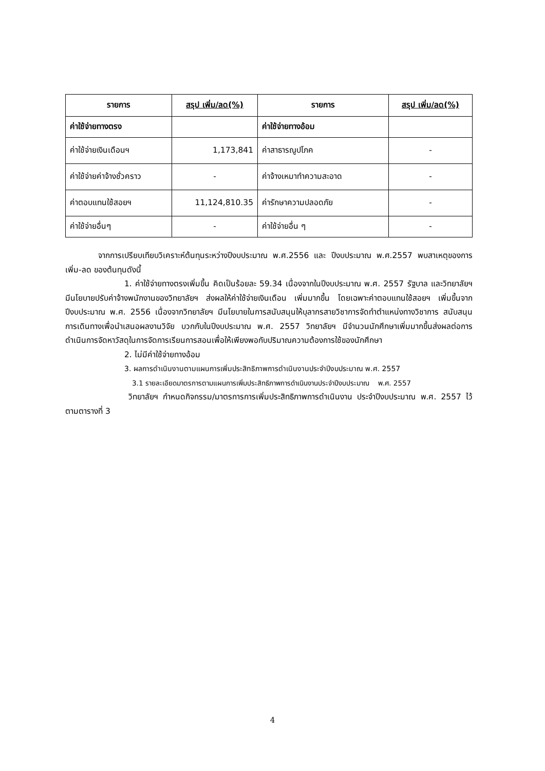| รายการ | สรุป เพิ่ม/ลด(%) | รายการ | สรุป เพิ่ม/ลด(%) |
| --- | --- | --- | --- |
| ค่าใช้จ่ายทางตรง | | ค่าใช้จ่ายทางอ้อม | |
| ค่าใช้จ่ายเงินเดือนฯ | 1,173,841 | ค่าสาธารณูปโภค | - |
| ค่าใช้จ่ายค่าจ้างชั่วคราว | - | ค่าจ้างเหมาทำความสะอาด | - |
| ค่าตอบแทนใช้สอยฯ | 11,124,810.35 | ค่ารักษาความปลอดภัย | - |
| ค่าใช้จ่ายอื่นๆ | - | ค่าใช้จ่ายอื่น ๆ | - |
จากการเปรียบเทียบวิเคราะห์ต้นทุนระหว่างปีงบประมาณ พ.ศ.2556 และ ปีงบประมาณ พ.ศ.2557 พบสาเหตุของการเพิ่ม-ลด ของต้นทุนดังนี้
1. ค่าใช้จ่ายทางตรงเพิ่มขึ้น คิดเป็นร้อยละ 59.34 เนื่องจากในปีงบประมาณ พ.ศ. 2557 รัฐบาล และวิทยาลัยฯ มีนโยบายปรับค่าจ้างพนักงานของวิทยาลัยฯ ส่งผลให้ค่าใช้จ่ายเงินเดือน เพิ่มมากขึ้น โดยเฉพาะค่าตอบแทนใช้สอยฯ เพิ่มขึ้นจากปีงบประมาณ พ.ศ. 2556 เนื่องจากวิทยาลัยฯ มีนโยบายในการสนับสนุนให้บุลากรสายวิชาการจัดทำตำแหน่งทางวิชาการ สนับสนุนการเดินทางเพื่อนำเสนอผลงานวิจัย บวกกับในปีงบประมาณ พ.ศ. 2557 วิทยาลัยฯ มีจำนวนนักศึกษาเพิ่มมากขึ้นส่งผลต่อการดำเนินการจัดหาวัสดุในการจัดการเรียนการสอนเพื่อให้เพียงพอกับปริมาณความต้องการใช้ของนักศึกษา
2. ไม่มีค่าใช้จ่ายทางอ้อม
3. ผลการดำเนินงานตามแผนการเพิ่มประสิทธิภาพการดำเนินงานประจำปีงบประมาณ พ.ศ. 2557
3.1 รายละเอียดมาตรการตามแผนการเพิ่มประสิทธิภาพการดำเนินงานประจำปีงบประมาณ พ.ศ. 2557
วิทยาลัยฯ กำหนดกิจกรรม/มาตรการการเพิ่มประสิทธิภาพการดำเนินงาน ประจำปีงบประมาณ พ.ศ. 2557 ไว้ตามตารางที่ 3
4